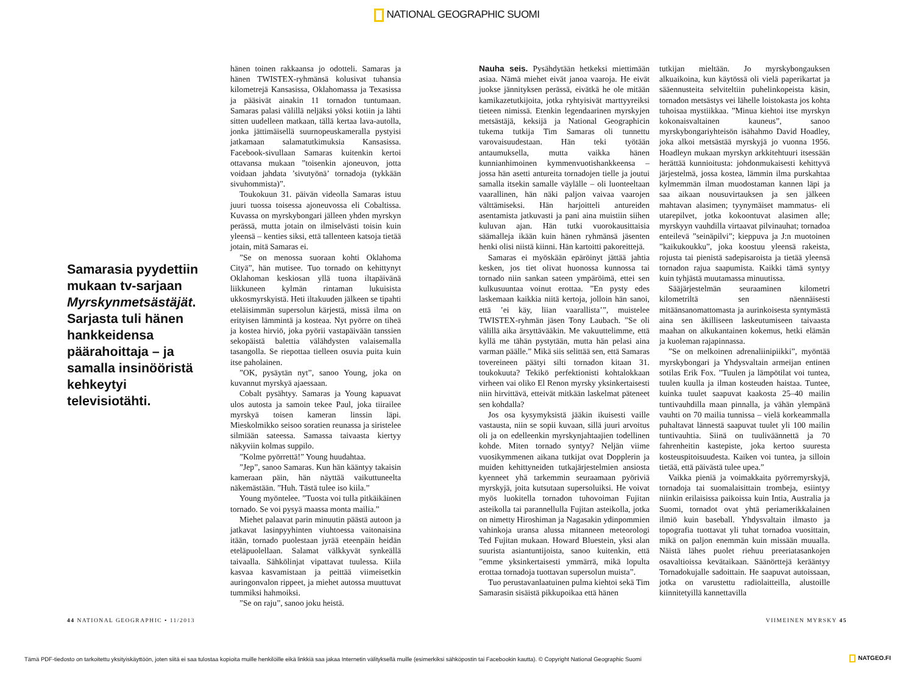NATIONAL GEOGRAPHIC SUOMI
Samarasia pyydettiin mukaan tv-sarjaan Myrskynmetsästäjät. Sarjasta tuli hänen hankkeidensa päärahoittaja – ja samalla insinööristä kehkeytyi televisiotähti.
hänen toinen rakkaansa jo odotteli. Samaras ja hänen TWISTEX-ryhmänsä kolusivat tuhansia kilometrejä Kansasissa, Oklahomassa ja Texasissa ja pääsivät ainakin 11 tornadon tuntumaan. Samaras palasi välillä neljäksi yöksi kotiin ja lähti sitten uudelleen matkaan, tällä kertaa lava-autolla, jonka jättimäisellä suurnopeuskameralla pystyisi jatkamaan salamatutkimuksia Kansasissa. Facebook-sivullaan Samaras kuitenkin kertoi ottavansa mukaan ”toisenkin ajoneuvon, jotta voidaan jahdata ’sivutyönä’ tornadoja (tykkään sivuhommista)”.
Toukokuun 31. päivän videolla Samaras istuu juuri tuossa toisessa ajoneuvossa eli Cobaltissa. Kuvassa on myrskybongari jälleen yhden myrskyn perässä, mutta jotain on ilmiselvästi toisin kuin yleensä – kenties siksi, että tallenteen katsoja tietää jotain, mitä Samaras ei.
”Se on menossa suoraan kohti Oklahoma Cityä”, hän mutisee. Tuo tornado on kehittynyt Oklahoman keskiosan yllä tuona iltapäivänä liikkuneen kylmän rintaman lukuisista ukkosmyrskyistä. Heti iltakuuden jälkeen se tipahti eteläisimmän supersolun kärjestä, missä ilma on erityisen lämmintä ja kosteaa. Nyt pyörre on tiheä ja kostea hirviö, joka pyörii vastapäivään tanssien sekopäistä balettia välähdysten valaisemalla tasangolla. Se riepottaa tielleen osuvia puita kuin itse paholainen.
”OK, pysäytän nyt”, sanoo Young, joka on kuvannut myrskyä ajaessaan.
Cobalt pysähtyy. Samaras ja Young kapuavat ulos autosta ja samoin tekee Paul, joka tiirailee myrskyä toisen kameran linssin läpi. Mieskolmikko seisoo soratien reunassa ja siristelee silmiään sateessa. Samassa taivaasta kiertyy näkyviin kolmas suppilo.
”Kolme pyörrettä!” Young huudahtaa.
”Jep”, sanoo Samaras. Kun hän kääntyy takaisin kameraan päin, hän näyttää vaikuttuneelta näkemästään. ”Huh. Tästä tulee iso kiila.”
Young myöntelee. ”Tuosta voi tulla pitkäikäinen tornado. Se voi pysyä maassa monta mailia.”
Miehet palaavat parin minuutin päästä autoon ja jatkavat lasinpyyhinten viuhtoessa vaitonaisina itään, tornado puolestaan jyrää eteenpäin heidän eteläpuolellaan. Salamat välkkyvät synkeällä taivaalla. Sähkölinjat vipattavat tuulessa. Kiila kasvaa kasvamistaan ja peittää viimeisetkin auringonvalon rippeet, ja miehet autossa muuttuvat tummiksi hahmoiksi.
”Se on raju”, sanoo joku heistä.
Nauha seis. Pysähdytään hetkeksi miettimään asiaa. Nämä miehet eivät janoa vaaroja. He eivät juokse jännityksen perässä, eivätkä he ole mitään kamikazetutkijoita, jotka ryhtyisivät marttyyreiksi tieteen nimissä. Etenkin legendaarinen myrskyjen metsästäjä, keksijä ja National Geographicin tukema tutkija Tim Samaras oli tunnettu varovaisuudestaan. Hän teki työtään antaumuksella, mutta vaikka hänen kunnianhimoinen kymmenvuotishankkeensa – jossa hän asetti antureita tornadojen tielle ja joutui samalla itsekin samalle väylälle – oli luonteeltaan vaarallinen, hän näki paljon vaivaa vaarojen välttämiseksi. Hän harjoitteli antureiden asentamista jatkuvasti ja pani aina muistiin siihen kuluvan ajan. Hän tutki vuorokausittaisia säämalleja ikään kuin hänen ryhmänsä jäsenten henki olisi niistä kiinni. Hän kartoitti pakoreittejä.
Samaras ei myöskään epäröinyt jättää jahtia kesken, jos tiet olivat huonossa kunnossa tai tornado niin sankan sateen ympäröimä, ettei sen kulkusuuntaa voinut erottaa. ”En pysty edes laskemaan kaikkia niitä kertoja, jolloin hän sanoi, että ’ei käy, liian vaarallista’”, muistelee TWISTEX-ryhmän jäsen Tony Laubach. ”Se oli välillä aika ärsyttävääkin. Me vakuuttelimme, että kyllä me tähän pystytään, mutta hän pelasi aina varman päälle.” Mikä siis selittää sen, että Samaras tovereineen päätyi silti tornadon kitaan 31. toukokuuta? Tekikö perfektionisti kohtalokkaan virheen vai oliko El Renon myrsky yksinkertaisesti niin hirvittävä, etteivät mitkään laskelmat päteneet sen kohdalla?
Jos osa kysymyksistä jääkin ikuisesti vaille vastausta, niin se sopii kuvaan, sillä juuri arvoitus oli ja on edelleenkin myrskynjahtaajien todellinen kohde. Miten tornado syntyy? Neljän viime vuosikymmenen aikana tutkijat ovat Dopplerin ja muiden kehittyneiden tutkajärjestelmien ansiosta kyenneet yhä tarkemmin seuraamaan pyöriviä myrskyjä, joita kutsutaan supersoluiksi. He voivat myös luokitella tornadon tuhovoiman Fujitan asteikolla tai parannellulla Fujitan asteikolla, jotka on nimetty Hiroshiman ja Nagasakin ydinpommien vahinkoja uransa alussa mitanneen meteorologi Ted Fujitan mukaan. Howard Bluestein, yksi alan suurista asiantuntijoista, sanoo kuitenkin, että ”emme yksinkertaisesti ymmärrä, mikä lopulta erottaa tornadoja tuottavan supersolun muista”.
Tuo perustavanlaatuinen pulma kiehtoi sekä Tim Samarasin sisäistä pikkupoikaa että hänen
tutkijan mieltään. Jo myrskybongauksen alkuaikoina, kun käytössä oli vielä paperikartat ja sääennusteita selviteltiin puhelinkopeista käsin, tornadon metsästys vei lähelle loistokasta jos kohta tuhoisaa mystiikkaa. ”Minua kiehtoi itse myrskyn kokonaisvaltainen kauneus”, sanoo myrskybongariyhteisön isähahmo David Hoadley, joka alkoi metsästää myrskyjä jo vuonna 1956. Hoadleyn mukaan myrskyn arkkitehtuuri itsessään herättää kunnioitusta: johdonmukaisesti kehittyvä järjestelmä, jossa kostea, lämmin ilma purskahtaa kylmemmän ilman muodostaman kannen läpi ja saa aikaan nousuvirtauksen ja sen jälkeen mahtavan alasimen; tyynymäiset mammatus- eli utarepilvet, jotka kokoontuvat alasimen alle; myrskyyn vauhdilla virtaavat pilvinauhat; tornadoa enteilevä ”seinäpilvi”; kieppuva ja J:n muotoinen ”kaikukoukku”, joka koostuu yleensä rakeista, rojusta tai pienistä sadepisaroista ja tietää yleensä tornadon rajua saapumista. Kaikki tämä syntyy kuin tyhjästä muutamassa minuutissa.
Sääjärjestelmän seuraaminen kilometri kilometriltä sen näennäisesti mitäänsanomattomasta ja aurinkoisesta syntymästä aina sen äkilliseen laskeutumiseen taivaasta maahan on alkukantainen kokemus, hetki elämän ja kuoleman rajapinnassa.
”Se on melkoinen adrenaliinipiikki”, myöntää myrskybongari ja Yhdysvaltain armeijan entinen sotilas Erik Fox. ”Tuulen ja lämpötilat voi tuntea, tuulen kuulla ja ilman kosteuden haistaa. Tuntee, kuinka tuulet saapuvat kaakosta 25–40 mailin tuntivauhdilla maan pinnalla, ja vähän ylempänä vauhti on 70 mailia tunnissa – vielä korkeammalla puhaltavat lännestä saapuvat tuulet yli 100 mailin tuntivauhtia. Siinä on tuuliväännettä ja 70 fahrenheitin kastepiste, joka kertoo suuresta kosteuspitoisuudesta. Kaiken voi tuntea, ja silloin tietää, että päivästä tulee upea.”
Vaikka pieniä ja voimakkaita pyörremyrskyjä, tornadoja tai suomalaisittain trombeja, esiintyy niinkin erilaisissa paikoissa kuin Intia, Australia ja Suomi, tornadot ovat yhtä periamerikkalainen ilmiö kuin baseball. Yhdysvaltain ilmasto ja topografia tuottavat yli tuhat tornadoa vuosittain, mikä on paljon enemmän kuin missään muualla. Näistä lähes puolet riehuu preeriatasankojen osavaltioissa kevätaikaan. Säänörttejä kerääntyy Tornadokujalle sadoittain. He saapuvat autoissaan, jotka on varustettu radiolaitteilla, alustoille kiinnitetyillä kannettavilla
44 NATIONAL GEOGRAPHIC • 11/2013
VIIMEINEN MYRSKY 45
Tämä PDF-tiedosto on tarkoitettu yksityiskäyttöön, joten siitä ei saa tulostaa kopioita muille henkilöille eikä linkkiä saa jakaa Internetin välityksellä muille (esimerkiksi sähköpostin tai Facebookin kautta). © Copyright National Geographic Suomi
NATGEO.FI